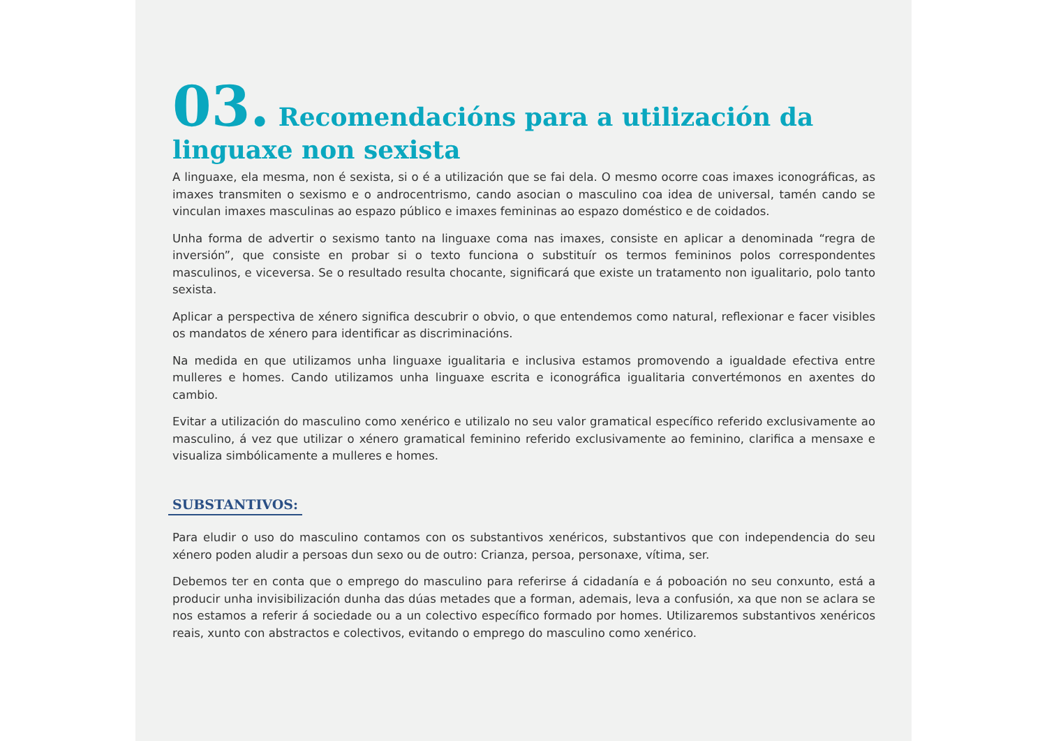03. Recomendacións para a utilización da linguaxe non sexista
A linguaxe, ela mesma, non é sexista, si o é a utilización que se fai dela. O mesmo ocorre coas imaxes iconográficas, as imaxes transmiten o sexismo e o androcentrismo, cando asocian o masculino coa idea de universal, tamén cando se vinculan imaxes masculinas ao espazo público e imaxes femininas ao espazo doméstico e de coidados.
Unha forma de advertir o sexismo tanto na linguaxe coma nas imaxes, consiste en aplicar a denominada “regra de inversión”, que consiste en probar si o texto funciona o substituír os termos femininos polos correspondentes masculinos, e viceversa. Se o resultado resulta chocante, significará que existe un tratamento non igualitario, polo tanto sexista.
Aplicar a perspectiva de xénero significa descubrir o obvio, o que entendemos como natural, reflexionar e facer visibles os mandatos de xénero para identificar as discriminacións.
Na medida en que utilizamos unha linguaxe igualitaria e inclusiva estamos promovendo a igualdade efectiva entre mulleres e homes. Cando utilizamos unha linguaxe escrita e iconográfica igualitaria convertémonos en axentes do cambio.
Evitar a utilización do masculino como xenérico e utilizalo no seu valor gramatical específico referido exclusivamente ao masculino, á vez que utilizar o xénero gramatical feminino referido exclusivamente ao feminino, clarifica a mensaxe e visualiza simbólicamente a mulleres e homes.
SUBSTANTIVOS:
Para eludir o uso do masculino contamos con os substantivos xenéricos, substantivos que con independencia do seu xénero poden aludir a persoas dun sexo ou de outro: Crianza, persoa, personaxe, vítima, ser.
Debemos ter en conta que o emprego do masculino para referirse á cidadanía e á poboación no seu conxunto, está a producir unha invisibilización dunha das dúas metades que a forman, ademais, leva a confusión, xa que non se aclara se nos estamos a referir á sociedade ou a un colectivo específico formado por homes. Utilizaremos substantivos xenéricos reais, xunto con abstractos e colectivos, evitando o emprego do masculino como xenérico.